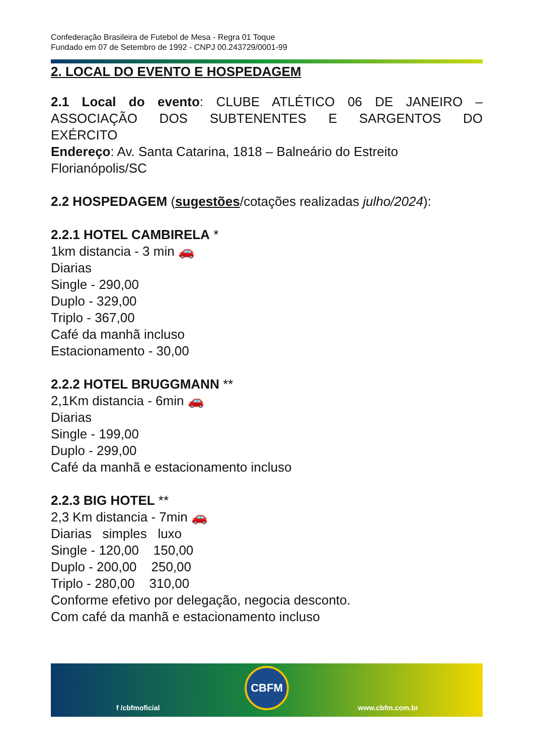Confederação Brasileira de Futebol de Mesa - Regra 01 Toque
Fundado em 07 de Setembro de 1992 - CNPJ 00.243729/0001-99
2. LOCAL DO EVENTO E HOSPEDAGEM
2.1 Local do evento: CLUBE ATLÉTICO 06 DE JANEIRO – ASSOCIAÇÃO DOS SUBTENENTES E SARGENTOS DO
EXÉRCITO
Endereço: Av. Santa Catarina, 1818 – Balneário do Estreito Florianópolis/SC
2.2 HOSPEDAGEM (sugestões/cotações realizadas julho/2024):
2.2.1 HOTEL CAMBIRELA *
1km distancia - 3 min 🚗
Diarias
Single - 290,00
Duplo - 329,00
Triplo - 367,00
Café da manhã incluso
Estacionamento - 30,00
2.2.2 HOTEL BRUGGMANN **
2,1Km distancia - 6min 🚗
Diarias
Single - 199,00
Duplo - 299,00
Café da manhã e estacionamento incluso
2.2.3 BIG HOTEL **
2,3 Km distancia - 7min 🚗
Diarias simples luxo
Single - 120,00 150,00
Duplo - 200,00 250,00
Triplo - 280,00 310,00
Conforme efetivo por delegação, negocia desconto.
Com café da manhã e estacionamento incluso
f /cbfmoficial
CBFM
www.cbfm.com.br